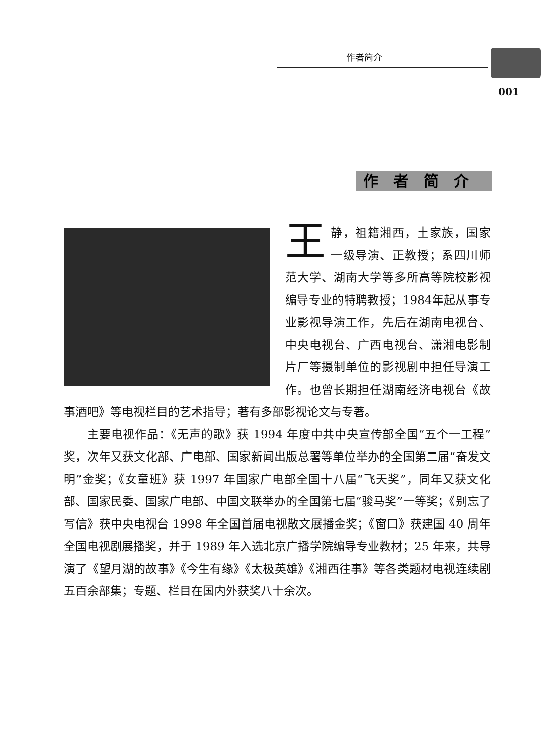作者简介
001
作者简介
王静，祖籍湘西，土家族，国家一级导演、正教授；系四川师范大学、湖南大学等多所高等院校影视编导专业的特聘教授；1984年起从事专业影视导演工作，先后在湖南电视台、中央电视台、广西电视台、潇湘电影制片厂等摄制单位的影视剧中担任导演工作。也曾长期担任湖南经济电视台《故事酒吧》等电视栏目的艺术指导；著有多部影视论文与专著。
主要电视作品：《无声的歌》获 1994 年度中共中央宣传部全国“五个一工程”奖，次年又获文化部、广电部、国家新闻出版总署等单位举办的全国第二届“奋发文明”金奖；《女童班》获 1997 年国家广电部全国十八届“飞天奖”，同年又获文化部、国家民委、国家广电部、中国文联举办的全国第七届“骏马奖”一等奖；《别忘了写信》获中央电视台 1998 年全国首届电视散文展播金奖；《窗口》获建国 40 周年全国电视剧展播奖，并于 1989 年入选北京广播学院编导专业教材；25 年来，共导演了《望月湖的故事》《今生有缘》《太极英雄》《湘西往事》等各类题材电视连续剧五百余部集；专题、栏目在国内外获奖八十余次。